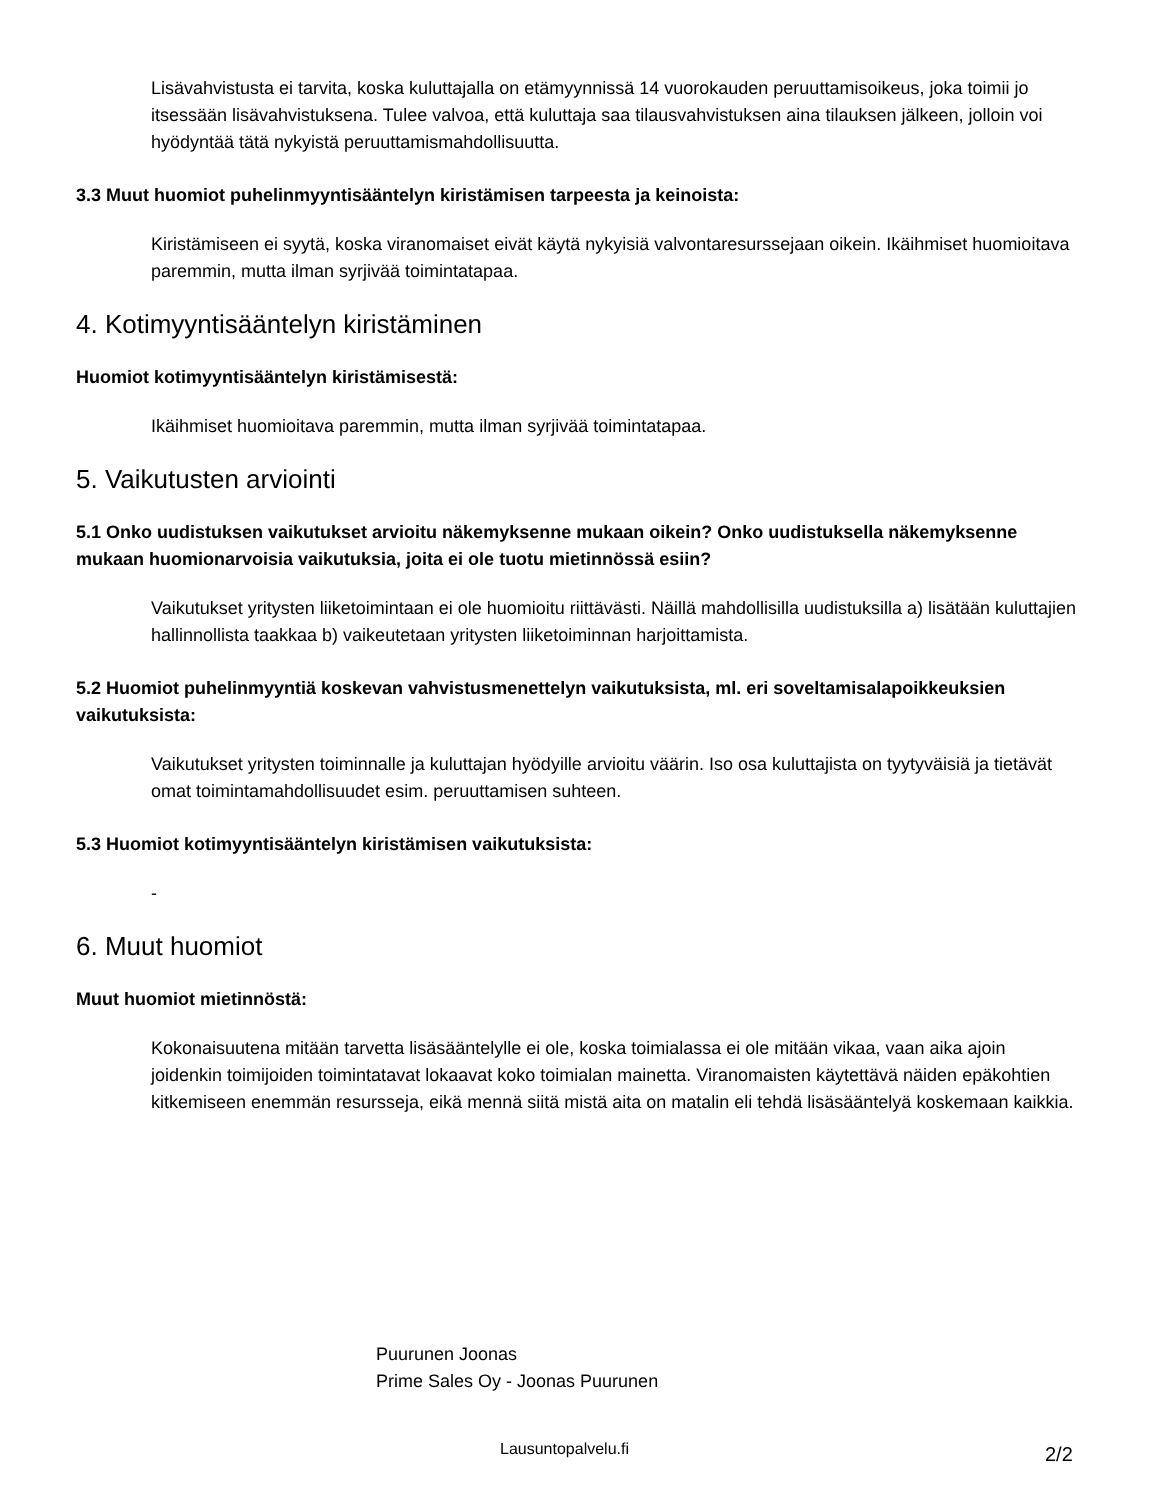Lisävahvistusta ei tarvita, koska kuluttajalla on etämyynnissä 14 vuorokauden peruuttamisoikeus, joka toimii jo itsessään lisävahvistuksena. Tulee valvoa, että kuluttaja saa tilausvahvistuksen aina tilauksen jälkeen, jolloin voi hyödyntää tätä nykyistä peruuttamismahdollisuutta.
3.3 Muut huomiot puhelinmyyntisääntelyn kiristämisen tarpeesta ja keinoista:
Kiristämiseen ei syytä, koska viranomaiset eivät käytä nykyisiä valvontaresurssejaan oikein. Ikäihmiset huomioitava paremmin, mutta ilman syrjivää toimintatapaa.
4. Kotimyyntisääntelyn kiristäminen
Huomiot kotimyyntisääntelyn kiristämisestä:
Ikäihmiset huomioitava paremmin, mutta ilman syrjivää toimintatapaa.
5. Vaikutusten arviointi
5.1 Onko uudistuksen vaikutukset arvioitu näkemyksenne mukaan oikein? Onko uudistuksella näkemyksenne mukaan huomionarvoisia vaikutuksia, joita ei ole tuotu mietinnössä esiin?
Vaikutukset yritysten liiketoimintaan ei ole huomioitu riittävästi. Näillä mahdollisilla uudistuksilla a) lisätään kuluttajien hallinnollista taakkaa b) vaikeutetaan yritysten liiketoiminnan harjoittamista.
5.2 Huomiot puhelinmyyntiä koskevan vahvistusmenettelyn vaikutuksista, ml. eri soveltamisalapoikkeuksien vaikutuksista:
Vaikutukset yritysten toiminnalle ja kuluttajan hyödyille arvioitu väärin. Iso osa kuluttajista on tyytyväisiä ja tietävät omat toimintamahdollisuudet esim. peruuttamisen suhteen.
5.3 Huomiot kotimyyntisääntelyn kiristämisen vaikutuksista:
-
6. Muut huomiot
Muut huomiot mietinnöstä:
Kokonaisuutena mitään tarvetta lisäsääntelylle ei ole, koska toimialassa ei ole mitään vikaa, vaan aika ajoin joidenkin toimijoiden toimintatavat lokaavat koko toimialan mainetta. Viranomaisten käytettävä näiden epäkohtien kitkemiseen enemmän resursseja, eikä mennä siitä mistä aita on matalin eli tehdä lisäsääntelyä koskemaan kaikkia.
Puurunen Joonas
Prime Sales Oy - Joonas Puurunen
Lausuntopalvelu.fi 2/2